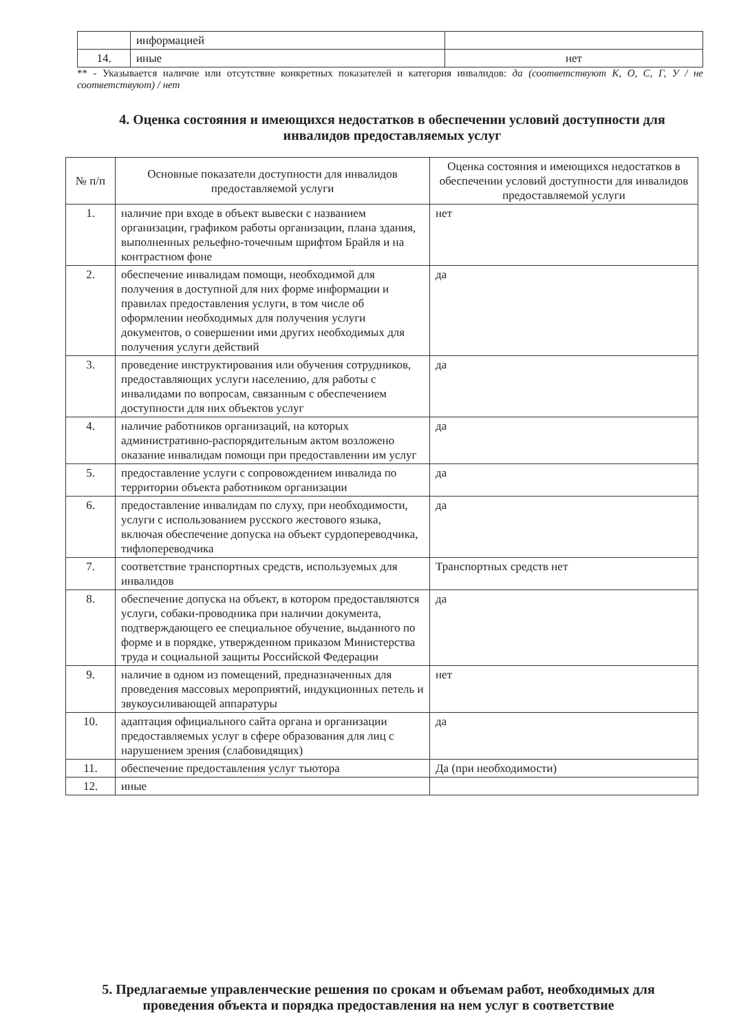| | информацией | |
| 14. | иные | нет |
** - Указывается наличие или отсутствие конкретных показателей и категория инвалидов: да (соответствуют К, О, С, Г, У / не соответствуют) / нет
4. Оценка состояния и имеющихся недостатков в обеспечении условий доступности для инвалидов предоставляемых услуг
| № п/п | Основные показатели доступности для инвалидов предоставляемой услуги | Оценка состояния и имеющихся недостатков в обеспечении условий доступности для инвалидов предоставляемой услуги |
| --- | --- | --- |
| 1. | наличие при входе в объект вывески с названием организации, графиком работы организации, плана здания, выполненных рельефно-точечным шрифтом Брайля и на контрастном фоне | нет |
| 2. | обеспечение инвалидам помощи, необходимой для получения в доступной для них форме информации и правилах предоставления услуги, в том числе об оформлении необходимых для получения услуги документов, о совершении ими других необходимых для получения услуги действий | да |
| 3. | проведение инструктирования или обучения сотрудников, предоставляющих услуги населению, для работы с инвалидами по вопросам, связанным с обеспечением доступности для них объектов услуг | да |
| 4. | наличие работников организаций, на которых административно-распорядительным актом возложено оказание инвалидам помощи при предоставлении им услуг | да |
| 5. | предоставление услуги с сопровождением инвалида по территории объекта работником организации | да |
| 6. | предоставление инвалидам по слуху, при необходимости, услуги с использованием русского жестового языка, включая обеспечение допуска на объект сурдопереводчика, тифлопереводчика | да |
| 7. | соответствие транспортных средств, используемых для инвалидов | Транспортных средств нет |
| 8. | обеспечение допуска на объект, в котором предоставляются услуги, собаки-проводника при наличии документа, подтверждающего ее специальное обучение, выданного по форме и в порядке, утвержденном приказом Министерства труда и социальной защиты Российской Федерации | да |
| 9. | наличие в одном из помещений, предназначенных для проведения массовых мероприятий, индукционных петель и звукоусиливающей аппаратуры | нет |
| 10. | адаптация официального сайта органа и организации предоставляемых услуг в сфере образования для лиц с нарушением зрения (слабовидящих) | да |
| 11. | обеспечение предоставления услуг тьютора | Да (при необходимости) |
| 12. | иные | |
5. Предлагаемые управленческие решения по срокам и объемам работ, необходимых для проведения объекта и порядка предоставления на нем услуг в соответствие